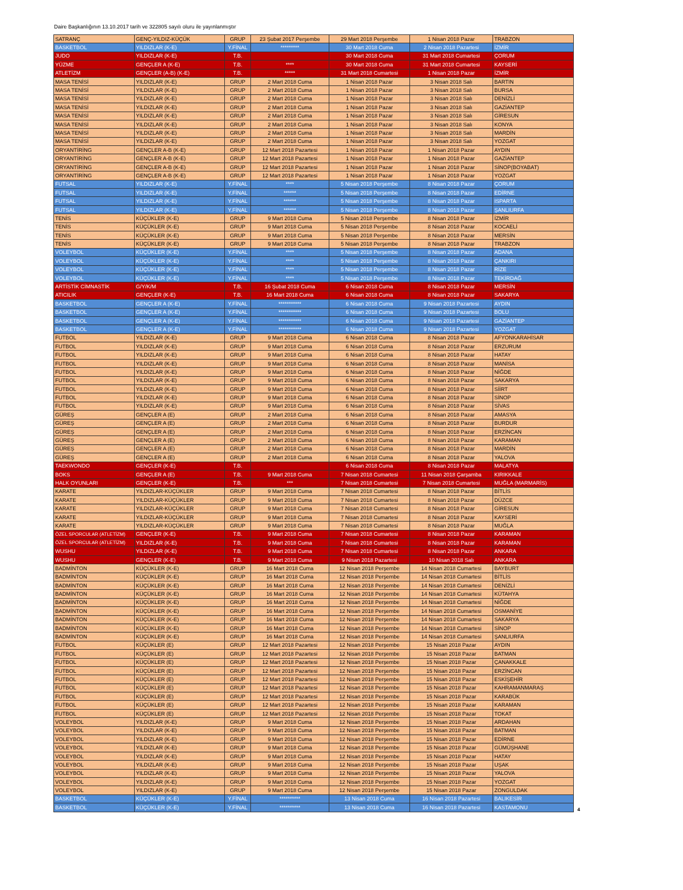Daire Başkanlığının 13.10.2017 tarih ve 322805 sayılı oluru ile yayınlanmıştır
| SATRANÇ | GENÇ-YILDIZ-KÜÇÜK | GRUP | 23 Şubat 2017 Perşembe | 29 Mart 2018 Perşembe | 1 Nisan 2018 Pazar | TRABZON |
| BASKETBOL | YILDIZLAR (K-E) | Y.FİNAL | ********* | 30 Mart 2018 Cuma | 2 Nisan 2018 Pazartesi | İZMİR |
| JUDO | YILDIZLAR (K-E) | T.B. | | 30 Mart 2018 Cuma | 31 Mart 2018 Cumartesi | ÇORUM |
| YÜZME | GENÇLER A (K-E) | T.B. | **** | 30 Mart 2018 Cuma | 31 Mart 2018 Cumartesi | KAYSERİ |
| ATLETİZM | GENÇLER (A-B) (K-E) | T.B. | ***** | 31 Mart 2018 Cumartesi | 1 Nisan 2018 Pazar | İZMİR |
| MASA TENİSİ | YILDIZLAR (K-E) | GRUP | 2 Mart 2018 Cuma | 1 Nisan 2018 Pazar | 3 Nisan 2018 Salı | BARTIN |
| MASA TENİSİ | YILDIZLAR (K-E) | GRUP | 2 Mart 2018 Cuma | 1 Nisan 2018 Pazar | 3 Nisan 2018 Salı | BURSA |
| MASA TENİSİ | YILDIZLAR (K-E) | GRUP | 2 Mart 2018 Cuma | 1 Nisan 2018 Pazar | 3 Nisan 2018 Salı | DENİZLİ |
| MASA TENİSİ | YILDIZLAR (K-E) | GRUP | 2 Mart 2018 Cuma | 1 Nisan 2018 Pazar | 3 Nisan 2018 Salı | GAZİANTEP |
| MASA TENİSİ | YILDIZLAR (K-E) | GRUP | 2 Mart 2018 Cuma | 1 Nisan 2018 Pazar | 3 Nisan 2018 Salı | GİRESUN |
| MASA TENİSİ | YILDIZLAR (K-E) | GRUP | 2 Mart 2018 Cuma | 1 Nisan 2018 Pazar | 3 Nisan 2018 Salı | KONYA |
| MASA TENİSİ | YILDIZLAR (K-E) | GRUP | 2 Mart 2018 Cuma | 1 Nisan 2018 Pazar | 3 Nisan 2018 Salı | MARDİN |
| MASA TENİSİ | YILDIZLAR (K-E) | GRUP | 2 Mart 2018 Cuma | 1 Nisan 2018 Pazar | 3 Nisan 2018 Salı | YOZGAT |
| ORYANTİRİNG | GENÇLER A-B (K-E) | GRUP | 12 Mart 2018 Pazartesi | 1 Nisan 2018 Pazar | 1 Nisan 2018 Pazar | AYDIN |
| ORYANTİRİNG | GENÇLER A-B (K-E) | GRUP | 12 Mart 2018 Pazartesi | 1 Nisan 2018 Pazar | 1 Nisan 2018 Pazar | GAZİANTEP |
| ORYANTİRİNG | GENÇLER A-B (K-E) | GRUP | 12 Mart 2018 Pazartesi | 1 Nisan 2018 Pazar | 1 Nisan 2018 Pazar | SİNOP(BOYABAT) |
| ORYANTİRİNG | GENÇLER A-B (K-E) | GRUP | 12 Mart 2018 Pazartesi | 1 Nisan 2018 Pazar | 1 Nisan 2018 Pazar | YOZGAT |
| FUTSAL | YILDIZLAR (K-E) | Y.FİNAL | **** | 5 Nisan 2018 Perşembe | 8 Nisan 2018 Pazar | ÇORUM |
| FUTSAL | YILDIZLAR (K-E) | Y.FİNAL | ****** | 5 Nisan 2018 Perşembe | 8 Nisan 2018 Pazar | EDİRNE |
| FUTSAL | YILDIZLAR (K-E) | Y.FİNAL | ****** | 5 Nisan 2018 Perşembe | 8 Nisan 2018 Pazar | ISPARTA |
| FUTSAL | YILDIZLAR (K-E) | Y.FİNAL | ****** | 5 Nisan 2018 Perşembe | 8 Nisan 2018 Pazar | ŞANLIURFA |
| TENİS | KÜÇÜKLER (K-E) | GRUP | 9 Mart 2018 Cuma | 5 Nisan 2018 Perşembe | 8 Nisan 2018 Pazar | İZMİR |
| TENİS | KÜÇÜKLER (K-E) | GRUP | 9 Mart 2018 Cuma | 5 Nisan 2018 Perşembe | 8 Nisan 2018 Pazar | KOCAELİ |
| TENİS | KÜÇÜKLER (K-E) | GRUP | 9 Mart 2018 Cuma | 5 Nisan 2018 Perşembe | 8 Nisan 2018 Pazar | MERSİN |
| TENİS | KÜÇÜKLER (K-E) | GRUP | 9 Mart 2018 Cuma | 5 Nisan 2018 Perşembe | 8 Nisan 2018 Pazar | TRABZON |
| VOLEYBOL | KÜÇÜKLER (K-E) | Y.FİNAL | **** | 5 Nisan 2018 Perşembe | 8 Nisan 2018 Pazar | ADANA |
| VOLEYBOL | KÜÇÜKLER (K-E) | Y.FİNAL | **** | 5 Nisan 2018 Perşembe | 8 Nisan 2018 Pazar | ÇANKIRI |
| VOLEYBOL | KÜÇÜKLER (K-E) | Y.FİNAL | **** | 5 Nisan 2018 Perşembe | 8 Nisan 2018 Pazar | RİZE |
| VOLEYBOL | KÜÇÜKLER (K-E) | Y.FİNAL | **** | 5 Nisan 2018 Perşembe | 8 Nisan 2018 Pazar | TEKİRDAĞ |
| ARTİSTİK CİMNASTİK | G/Y/K/M | T.B. | 16 Şubat 2018 Cuma | 6 Nisan 2018 Cuma | 8 Nisan 2018 Pazar | MERSİN |
| ATICILIK | GENÇLER (K-E) | T.B. | 16 Mart 2018 Cuma | 6 Nisan 2018 Cuma | 8 Nisan 2018 Pazar | SAKARYA |
| BASKETBOL | GENÇLER A (K-E) | Y.FİNAL | *********** | 6 Nisan 2018 Cuma | 9 Nisan 2018 Pazartesi | AYDIN |
| BASKETBOL | GENÇLER A (K-E) | Y.FİNAL | *********** | 6 Nisan 2018 Cuma | 9 Nisan 2018 Pazartesi | BOLU |
| BASKETBOL | GENÇLER A (K-E) | Y.FİNAL | *********** | 6 Nisan 2018 Cuma | 9 Nisan 2018 Pazartesi | GAZİANTEP |
| BASKETBOL | GENÇLER A (K-E) | Y.FİNAL | *********** | 6 Nisan 2018 Cuma | 9 Nisan 2018 Pazartesi | YOZGAT |
| FUTBOL | YILDIZLAR (K-E) | GRUP | 9 Mart 2018 Cuma | 6 Nisan 2018 Cuma | 8 Nisan 2018 Pazar | AFYONKARAHİSAR |
| FUTBOL | YILDIZLAR (K-E) | GRUP | 9 Mart 2018 Cuma | 6 Nisan 2018 Cuma | 8 Nisan 2018 Pazar | ERZURUM |
| FUTBOL | YILDIZLAR (K-E) | GRUP | 9 Mart 2018 Cuma | 6 Nisan 2018 Cuma | 8 Nisan 2018 Pazar | HATAY |
| FUTBOL | YILDIZLAR (K-E) | GRUP | 9 Mart 2018 Cuma | 6 Nisan 2018 Cuma | 8 Nisan 2018 Pazar | MANİSA |
| FUTBOL | YILDIZLAR (K-E) | GRUP | 9 Mart 2018 Cuma | 6 Nisan 2018 Cuma | 8 Nisan 2018 Pazar | NİĞDE |
| FUTBOL | YILDIZLAR (K-E) | GRUP | 9 Mart 2018 Cuma | 6 Nisan 2018 Cuma | 8 Nisan 2018 Pazar | SAKARYA |
| FUTBOL | YILDIZLAR (K-E) | GRUP | 9 Mart 2018 Cuma | 6 Nisan 2018 Cuma | 8 Nisan 2018 Pazar | SİİRT |
| FUTBOL | YILDIZLAR (K-E) | GRUP | 9 Mart 2018 Cuma | 6 Nisan 2018 Cuma | 8 Nisan 2018 Pazar | SİNOP |
| FUTBOL | YILDIZLAR (K-E) | GRUP | 9 Mart 2018 Cuma | 6 Nisan 2018 Cuma | 8 Nisan 2018 Pazar | SİVAS |
| GÜREŞ | GENÇLER A (E) | GRUP | 2 Mart 2018 Cuma | 6 Nisan 2018 Cuma | 8 Nisan 2018 Pazar | AMASYA |
| GÜREŞ | GENÇLER A (E) | GRUP | 2 Mart 2018 Cuma | 6 Nisan 2018 Cuma | 8 Nisan 2018 Pazar | BURDUR |
| GÜREŞ | GENÇLER A (E) | GRUP | 2 Mart 2018 Cuma | 6 Nisan 2018 Cuma | 8 Nisan 2018 Pazar | ERZİNCAN |
| GÜREŞ | GENÇLER A (E) | GRUP | 2 Mart 2018 Cuma | 6 Nisan 2018 Cuma | 8 Nisan 2018 Pazar | KARAMAN |
| GÜREŞ | GENÇLER A (E) | GRUP | 2 Mart 2018 Cuma | 6 Nisan 2018 Cuma | 8 Nisan 2018 Pazar | MARDİN |
| GÜREŞ | GENÇLER A (E) | GRUP | 2 Mart 2018 Cuma | 6 Nisan 2018 Cuma | 8 Nisan 2018 Pazar | YALOVA |
| TAEKWONDO | GENÇLER (K-E) | T.B. | | 6 Nisan 2018 Cuma | 8 Nisan 2018 Pazar | MALATYA |
| BOKS | GENÇLER A (E) | T.B. | 9 Mart 2018 Cuma | 7 Nisan 2018 Cumartesi | 11 Nisan 2018 Çarşamba | KIRIKKALE |
| HALK OYUNLARI | GENÇLER (K-E) | T.B. | *** | 7 Nisan 2018 Cumartesi | 7 Nisan 2018 Cumartesi | MUĞLA (MARMARİS) |
| KARATE | YILDIZLAR-KÜÇÜKLER | GRUP | 9 Mart 2018 Cuma | 7 Nisan 2018 Cumartesi | 8 Nisan 2018 Pazar | BİTLİS |
| KARATE | YILDIZLAR-KÜÇÜKLER | GRUP | 9 Mart 2018 Cuma | 7 Nisan 2018 Cumartesi | 8 Nisan 2018 Pazar | DÜZCE |
| KARATE | YILDIZLAR-KÜÇÜKLER | GRUP | 9 Mart 2018 Cuma | 7 Nisan 2018 Cumartesi | 8 Nisan 2018 Pazar | GİRESUN |
| KARATE | YILDIZLAR-KÜÇÜKLER | GRUP | 9 Mart 2018 Cuma | 7 Nisan 2018 Cumartesi | 8 Nisan 2018 Pazar | KAYSERİ |
| KARATE | YILDIZLAR-KÜÇÜKLER | GRUP | 9 Mart 2018 Cuma | 7 Nisan 2018 Cumartesi | 8 Nisan 2018 Pazar | MUĞLA |
| ÖZEL SPORCULAR (ATLETİZM) | GENÇLER (K-E) | T.B. | 9 Mart 2018 Cuma | 7 Nisan 2018 Cumartesi | 8 Nisan 2018 Pazar | KARAMAN |
| ÖZEL SPORCULAR (ATLETİZM) | YILDIZLAR (K-E) | T.B. | 9 Mart 2018 Cuma | 7 Nisan 2018 Cumartesi | 8 Nisan 2018 Pazar | KARAMAN |
| WUSHU | YILDIZLAR (K-E) | T.B. | 9 Mart 2018 Cuma | 7 Nisan 2018 Cumartesi | 8 Nisan 2018 Pazar | ANKARA |
| WUSHU | GENÇLER (K-E) | T.B. | 9 Mart 2018 Cuma | 9 Nisan 2018 Pazartesi | 10 Nisan 2018 Salı | ANKARA |
| BADMİNTON | KÜÇÜKLER (K-E) | GRUP | 16 Mart 2018 Cuma | 12 Nisan 2018 Perşembe | 14 Nisan 2018 Cumartesi | BAYBURT |
| BADMİNTON | KÜÇÜKLER (K-E) | GRUP | 16 Mart 2018 Cuma | 12 Nisan 2018 Perşembe | 14 Nisan 2018 Cumartesi | BİTLİS |
| BADMİNTON | KÜÇÜKLER (K-E) | GRUP | 16 Mart 2018 Cuma | 12 Nisan 2018 Perşembe | 14 Nisan 2018 Cumartesi | DENİZLİ |
| BADMİNTON | KÜÇÜKLER (K-E) | GRUP | 16 Mart 2018 Cuma | 12 Nisan 2018 Perşembe | 14 Nisan 2018 Cumartesi | KÜTAHYA |
| BADMİNTON | KÜÇÜKLER (K-E) | GRUP | 16 Mart 2018 Cuma | 12 Nisan 2018 Perşembe | 14 Nisan 2018 Cumartesi | NİĞDE |
| BADMİNTON | KÜÇÜKLER (K-E) | GRUP | 16 Mart 2018 Cuma | 12 Nisan 2018 Perşembe | 14 Nisan 2018 Cumartesi | OSMANİYE |
| BADMİNTON | KÜÇÜKLER (K-E) | GRUP | 16 Mart 2018 Cuma | 12 Nisan 2018 Perşembe | 14 Nisan 2018 Cumartesi | SAKARYA |
| BADMİNTON | KÜÇÜKLER (K-E) | GRUP | 16 Mart 2018 Cuma | 12 Nisan 2018 Perşembe | 14 Nisan 2018 Cumartesi | SİNOP |
| BADMİNTON | KÜÇÜKLER (K-E) | GRUP | 16 Mart 2018 Cuma | 12 Nisan 2018 Perşembe | 14 Nisan 2018 Cumartesi | ŞANLIURFA |
| FUTBOL | KÜÇÜKLER (E) | GRUP | 12 Mart 2018 Pazartesi | 12 Nisan 2018 Perşembe | 15 Nisan 2018 Pazar | AYDIN |
| FUTBOL | KÜÇÜKLER (E) | GRUP | 12 Mart 2018 Pazartesi | 12 Nisan 2018 Perşembe | 15 Nisan 2018 Pazar | BATMAN |
| FUTBOL | KÜÇÜKLER (E) | GRUP | 12 Mart 2018 Pazartesi | 12 Nisan 2018 Perşembe | 15 Nisan 2018 Pazar | ÇANAKKALE |
| FUTBOL | KÜÇÜKLER (E) | GRUP | 12 Mart 2018 Pazartesi | 12 Nisan 2018 Perşembe | 15 Nisan 2018 Pazar | ERZİNCAN |
| FUTBOL | KÜÇÜKLER (E) | GRUP | 12 Mart 2018 Pazartesi | 12 Nisan 2018 Perşembe | 15 Nisan 2018 Pazar | ESKİŞEHİR |
| FUTBOL | KÜÇÜKLER (E) | GRUP | 12 Mart 2018 Pazartesi | 12 Nisan 2018 Perşembe | 15 Nisan 2018 Pazar | KAHRAMANMARAŞ |
| FUTBOL | KÜÇÜKLER (E) | GRUP | 12 Mart 2018 Pazartesi | 12 Nisan 2018 Perşembe | 15 Nisan 2018 Pazar | KARABÜK |
| FUTBOL | KÜÇÜKLER (E) | GRUP | 12 Mart 2018 Pazartesi | 12 Nisan 2018 Perşembe | 15 Nisan 2018 Pazar | KARAMAN |
| FUTBOL | KÜÇÜKLER (E) | GRUP | 12 Mart 2018 Pazartesi | 12 Nisan 2018 Perşembe | 15 Nisan 2018 Pazar | TOKAT |
| VOLEYBOL | YILDIZLAR (K-E) | GRUP | 9 Mart 2018 Cuma | 12 Nisan 2018 Perşembe | 15 Nisan 2018 Pazar | ARDAHAN |
| VOLEYBOL | YILDIZLAR (K-E) | GRUP | 9 Mart 2018 Cuma | 12 Nisan 2018 Perşembe | 15 Nisan 2018 Pazar | BATMAN |
| VOLEYBOL | YILDIZLAR (K-E) | GRUP | 9 Mart 2018 Cuma | 12 Nisan 2018 Perşembe | 15 Nisan 2018 Pazar | EDİRNE |
| VOLEYBOL | YILDIZLAR (K-E) | GRUP | 9 Mart 2018 Cuma | 12 Nisan 2018 Perşembe | 15 Nisan 2018 Pazar | GÜMÜŞHANE |
| VOLEYBOL | YILDIZLAR (K-E) | GRUP | 9 Mart 2018 Cuma | 12 Nisan 2018 Perşembe | 15 Nisan 2018 Pazar | HATAY |
| VOLEYBOL | YILDIZLAR (K-E) | GRUP | 9 Mart 2018 Cuma | 12 Nisan 2018 Perşembe | 15 Nisan 2018 Pazar | UŞAK |
| VOLEYBOL | YILDIZLAR (K-E) | GRUP | 9 Mart 2018 Cuma | 12 Nisan 2018 Perşembe | 15 Nisan 2018 Pazar | YALOVA |
| VOLEYBOL | YILDIZLAR (K-E) | GRUP | 9 Mart 2018 Cuma | 12 Nisan 2018 Perşembe | 15 Nisan 2018 Pazar | YOZGAT |
| VOLEYBOL | YILDIZLAR (K-E) | GRUP | 9 Mart 2018 Cuma | 12 Nisan 2018 Perşembe | 15 Nisan 2018 Pazar | ZONGULDAK |
| BASKETBOL | KÜÇÜKLER (K-E) | Y.FİNAL | ********** | 13 Nisan 2018 Cuma | 16 Nisan 2018 Pazartesi | BALIKESİR |
| BASKETBOL | KÜÇÜKLER (K-E) | Y.FİNAL | ********** | 13 Nisan 2018 Cuma | 16 Nisan 2018 Pazartesi | KASTAMONU |
4